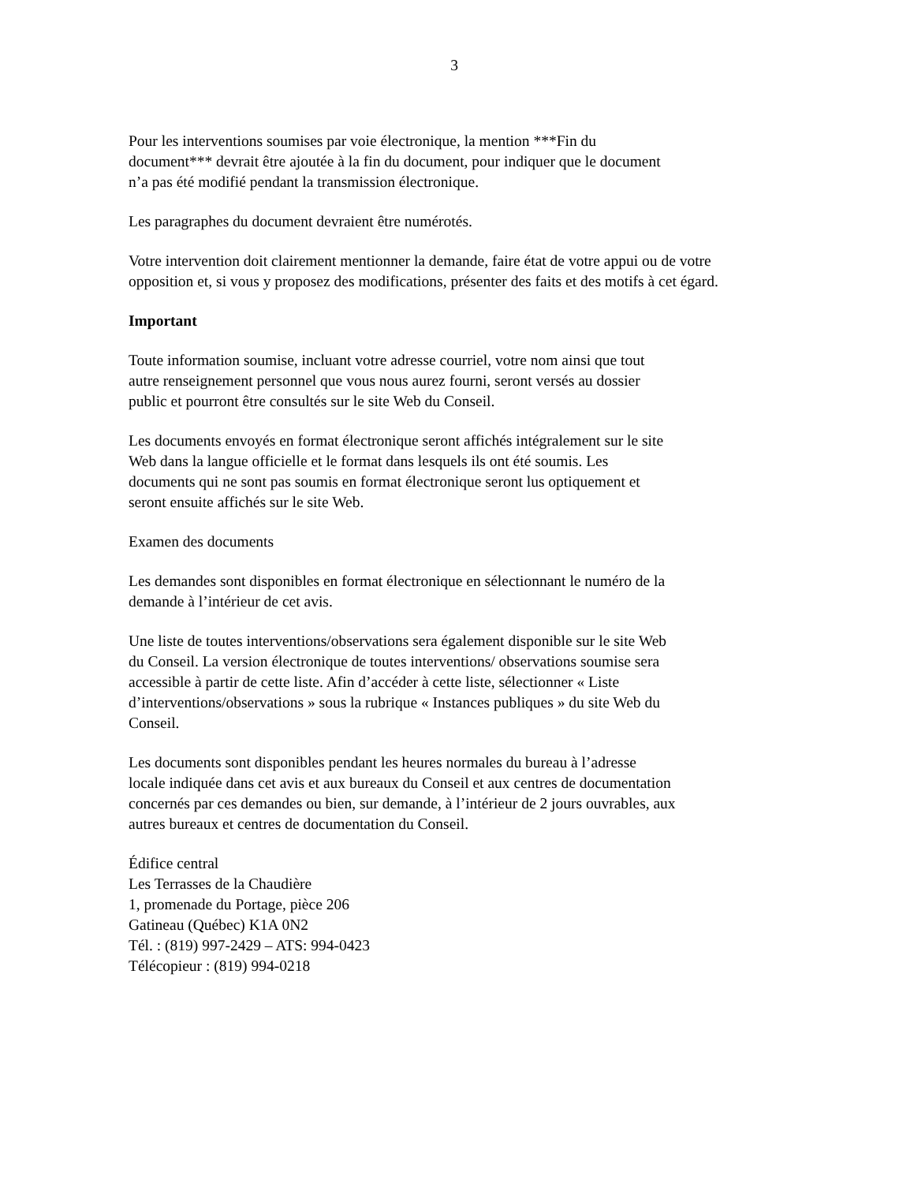3
Pour les interventions soumises par voie électronique, la mention ***Fin du
document*** devrait être ajoutée à la fin du document, pour indiquer que le document
n’a pas été modifié pendant la transmission électronique.
Les paragraphes du document devraient être numérotés.
Votre intervention doit clairement mentionner la demande, faire état de votre appui ou de votre opposition et, si vous y proposez des modifications, présenter des faits et des motifs à cet égard.
Important
Toute information soumise, incluant votre adresse courriel, votre nom ainsi que tout
autre renseignement personnel que vous nous aurez fourni, seront versés au dossier
public et pourront être consultés sur le site Web du Conseil.
Les documents envoyés en format électronique seront affichés intégralement sur le site
Web dans la langue officielle et le format dans lesquels ils ont été soumis. Les
documents qui ne sont pas soumis en format électronique seront lus optiquement et
seront ensuite affichés sur le site Web.
Examen des documents
Les demandes sont disponibles en format électronique en sélectionnant le numéro de la
demande à l’intérieur de cet avis.
Une liste de toutes interventions/observations sera également disponible sur le site Web
du Conseil. La version électronique de toutes interventions/ observations soumise sera
accessible à partir de cette liste. Afin d’accéder à cette liste, sélectionner « Liste
d’interventions/observations » sous la rubrique « Instances publiques » du site Web du
Conseil.
Les documents sont disponibles pendant les heures normales du bureau à l’adresse
locale indiquée dans cet avis et aux bureaux du Conseil et aux centres de documentation
concernés par ces demandes ou bien, sur demande, à l’intérieur de 2 jours ouvrables, aux
autres bureaux et centres de documentation du Conseil.
Édifice central
Les Terrasses de la Chaudière
1, promenade du Portage, pièce 206
Gatineau (Québec) K1A 0N2
Tél. : (819) 997-2429 – ATS: 994-0423
Télécopieur : (819) 994-0218